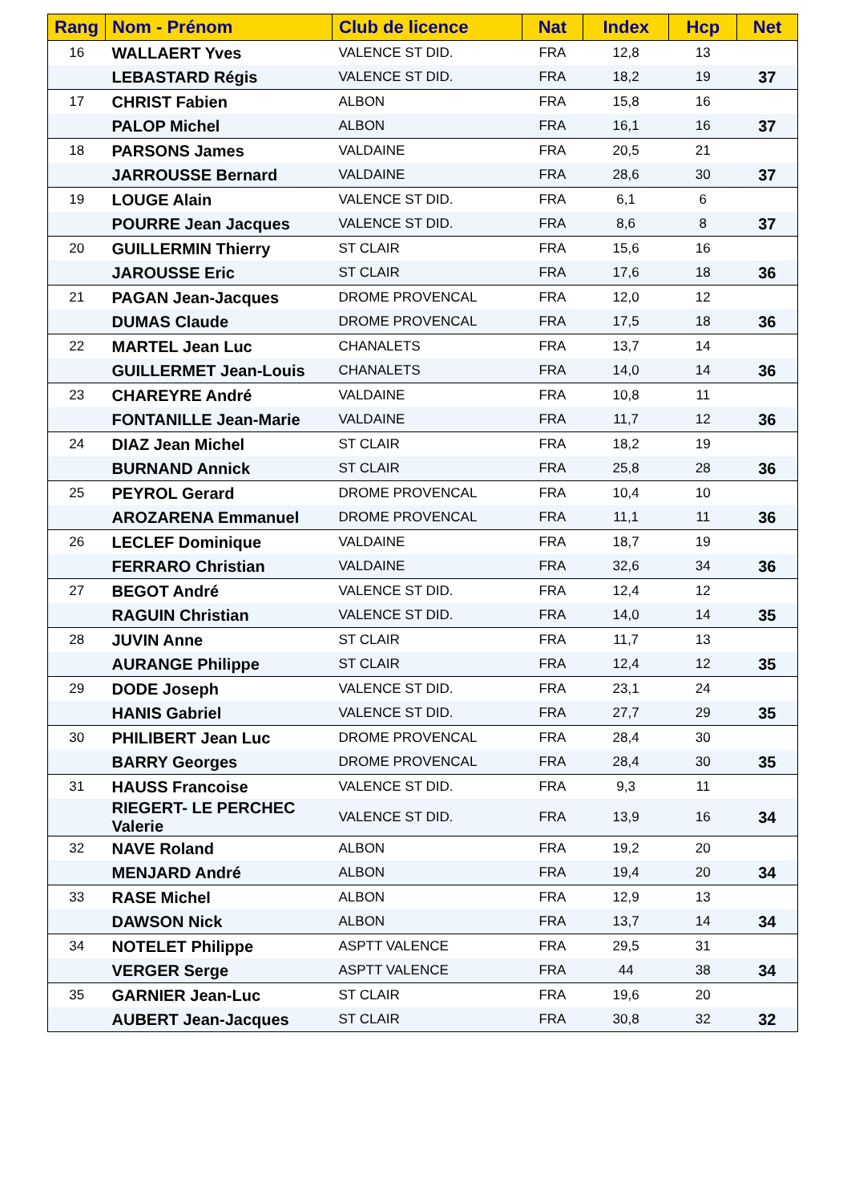| Rang | Nom - Prénom | Club de licence | Nat | Index | Hcp | Net |
| --- | --- | --- | --- | --- | --- | --- |
| 16 | WALLAERT Yves | VALENCE ST DID. | FRA | 12,8 | 13 | |
| | LEBASTARD Régis | VALENCE ST DID. | FRA | 18,2 | 19 | 37 |
| 17 | CHRIST Fabien | ALBON | FRA | 15,8 | 16 | |
| | PALOP Michel | ALBON | FRA | 16,1 | 16 | 37 |
| 18 | PARSONS James | VALDAINE | FRA | 20,5 | 21 | |
| | JARROUSSE Bernard | VALDAINE | FRA | 28,6 | 30 | 37 |
| 19 | LOUGE Alain | VALENCE ST DID. | FRA | 6,1 | 6 | |
| | POURRE Jean Jacques | VALENCE ST DID. | FRA | 8,6 | 8 | 37 |
| 20 | GUILLERMIN Thierry | ST CLAIR | FRA | 15,6 | 16 | |
| | JAROUSSE Eric | ST CLAIR | FRA | 17,6 | 18 | 36 |
| 21 | PAGAN Jean-Jacques | DROME PROVENCAL | FRA | 12,0 | 12 | |
| | DUMAS Claude | DROME PROVENCAL | FRA | 17,5 | 18 | 36 |
| 22 | MARTEL Jean Luc | CHANALETS | FRA | 13,7 | 14 | |
| | GUILLERMET Jean-Louis | CHANALETS | FRA | 14,0 | 14 | 36 |
| 23 | CHAREYRE André | VALDAINE | FRA | 10,8 | 11 | |
| | FONTANILLE Jean-Marie | VALDAINE | FRA | 11,7 | 12 | 36 |
| 24 | DIAZ Jean Michel | ST CLAIR | FRA | 18,2 | 19 | |
| | BURNAND Annick | ST CLAIR | FRA | 25,8 | 28 | 36 |
| 25 | PEYROL Gerard | DROME PROVENCAL | FRA | 10,4 | 10 | |
| | AROZARENA Emmanuel | DROME PROVENCAL | FRA | 11,1 | 11 | 36 |
| 26 | LECLEF Dominique | VALDAINE | FRA | 18,7 | 19 | |
| | FERRARO Christian | VALDAINE | FRA | 32,6 | 34 | 36 |
| 27 | BEGOT André | VALENCE ST DID. | FRA | 12,4 | 12 | |
| | RAGUIN Christian | VALENCE ST DID. | FRA | 14,0 | 14 | 35 |
| 28 | JUVIN Anne | ST CLAIR | FRA | 11,7 | 13 | |
| | AURANGE Philippe | ST CLAIR | FRA | 12,4 | 12 | 35 |
| 29 | DODE Joseph | VALENCE ST DID. | FRA | 23,1 | 24 | |
| | HANIS Gabriel | VALENCE ST DID. | FRA | 27,7 | 29 | 35 |
| 30 | PHILIBERT Jean Luc | DROME PROVENCAL | FRA | 28,4 | 30 | |
| | BARRY Georges | DROME PROVENCAL | FRA | 28,4 | 30 | 35 |
| 31 | HAUSS Francoise | VALENCE ST DID. | FRA | 9,3 | 11 | |
| | RIEGERT- LE PERCHEC Valerie | VALENCE ST DID. | FRA | 13,9 | 16 | 34 |
| 32 | NAVE Roland | ALBON | FRA | 19,2 | 20 | |
| | MENJARD André | ALBON | FRA | 19,4 | 20 | 34 |
| 33 | RASE Michel | ALBON | FRA | 12,9 | 13 | |
| | DAWSON Nick | ALBON | FRA | 13,7 | 14 | 34 |
| 34 | NOTELET Philippe | ASPTT VALENCE | FRA | 29,5 | 31 | |
| | VERGER Serge | ASPTT VALENCE | FRA | 44 | 38 | 34 |
| 35 | GARNIER Jean-Luc | ST CLAIR | FRA | 19,6 | 20 | |
| | AUBERT Jean-Jacques | ST CLAIR | FRA | 30,8 | 32 | 32 |